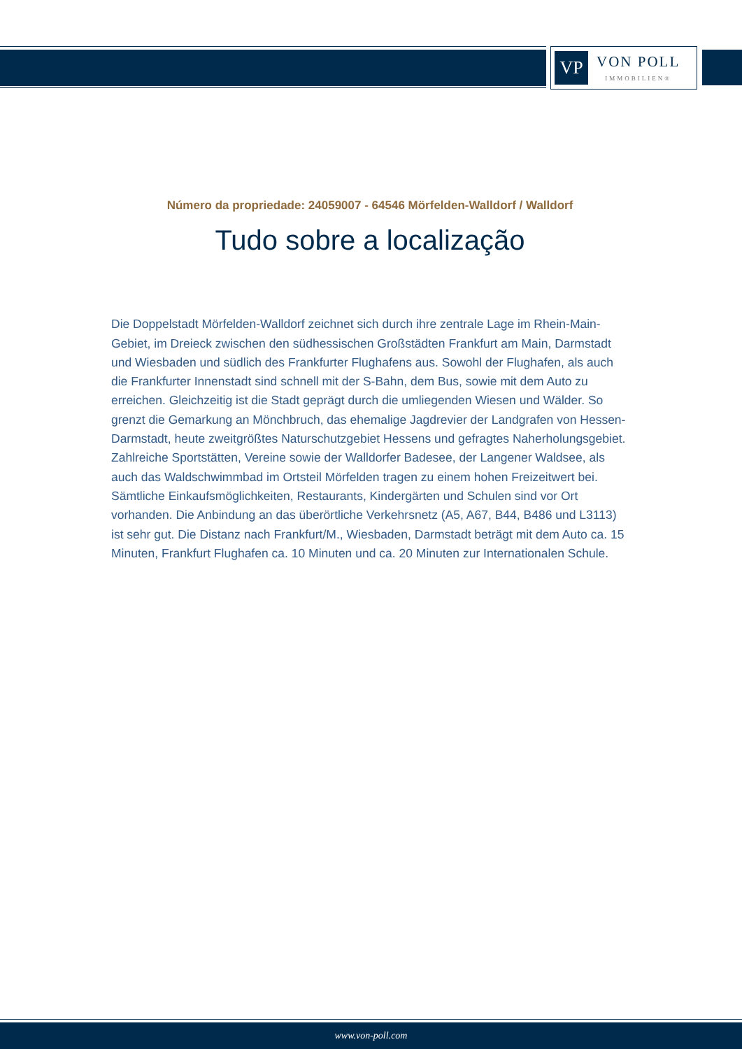VP
VON POLL
IMMOBILIEN®
Número da propriedade: 24059007 - 64546 Mörfelden-Walldorf / Walldorf
Tudo sobre a localização
Die Doppelstadt Mörfelden-Walldorf zeichnet sich durch ihre zentrale Lage im Rhein-Main-Gebiet, im Dreieck zwischen den südhessischen Großstädten Frankfurt am Main, Darmstadt und Wiesbaden und südlich des Frankfurter Flughafens aus. Sowohl der Flughafen, als auch die Frankfurter Innenstadt sind schnell mit der S-Bahn, dem Bus, sowie mit dem Auto zu erreichen. Gleichzeitig ist die Stadt geprägt durch die umliegenden Wiesen und Wälder. So grenzt die Gemarkung an Mönchbruch, das ehemalige Jagdrevier der Landgrafen von Hessen-Darmstadt, heute zweitgrößtes Naturschutzgebiet Hessens und gefragtes Naherholungsgebiet. Zahlreiche Sportstätten, Vereine sowie der Walldorfer Badesee, der Langener Waldsee, als auch das Waldschwimmbad im Ortsteil Mörfelden tragen zu einem hohen Freizeitwert bei. Sämtliche Einkaufsmöglichkeiten, Restaurants, Kindergärten und Schulen sind vor Ort vorhanden. Die Anbindung an das überörtliche Verkehrsnetz (A5, A67, B44, B486 und L3113) ist sehr gut. Die Distanz nach Frankfurt/M., Wiesbaden, Darmstadt beträgt mit dem Auto ca. 15 Minuten, Frankfurt Flughafen ca. 10 Minuten und ca. 20 Minuten zur Internationalen Schule.
www.von-poll.com